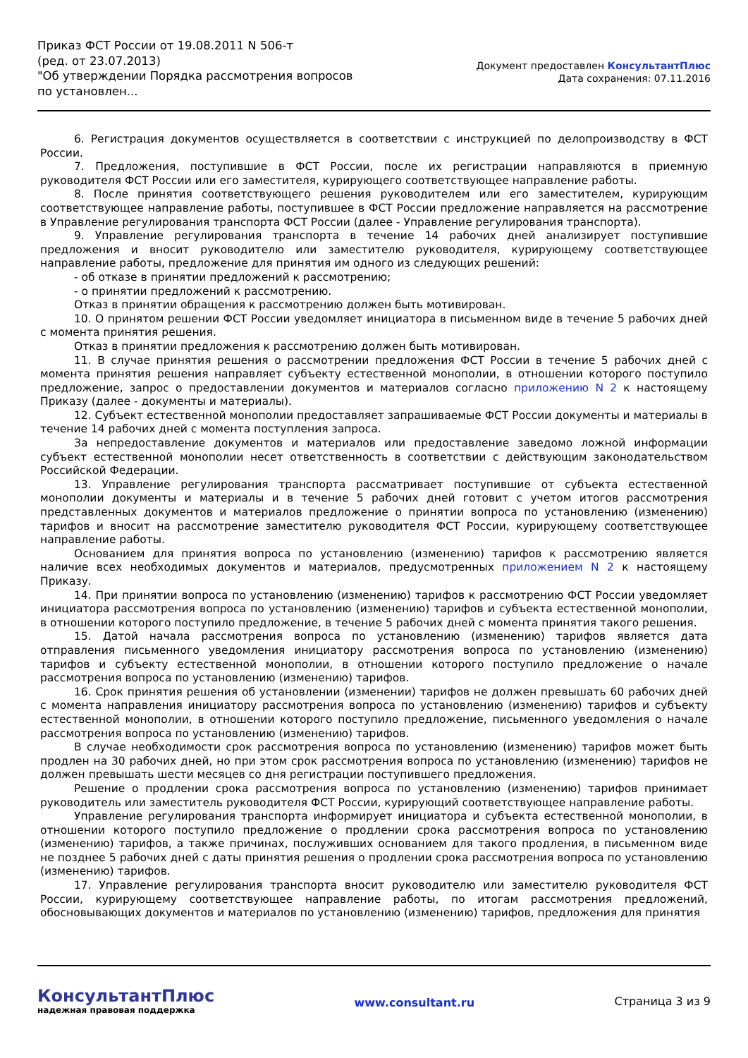Приказ ФСТ России от 19.08.2011 N 506-т
(ред. от 23.07.2013)
"Об утверждении Порядка рассмотрения вопросов по установлен...
Документ предоставлен КонсультантПлюс
Дата сохранения: 07.11.2016
6. Регистрация документов осуществляется в соответствии с инструкцией по делопроизводству в ФСТ России.
7. Предложения, поступившие в ФСТ России, после их регистрации направляются в приемную руководителя ФСТ России или его заместителя, курирующего соответствующее направление работы.
8. После принятия соответствующего решения руководителем или его заместителем, курирующим соответствующее направление работы, поступившее в ФСТ России предложение направляется на рассмотрение в Управление регулирования транспорта ФСТ России (далее - Управление регулирования транспорта).
9. Управление регулирования транспорта в течение 14 рабочих дней анализирует поступившие предложения и вносит руководителю или заместителю руководителя, курирующему соответствующее направление работы, предложение для принятия им одного из следующих решений:
- об отказе в принятии предложений к рассмотрению;
- о принятии предложений к рассмотрению.
Отказ в принятии обращения к рассмотрению должен быть мотивирован.
10. О принятом решении ФСТ России уведомляет инициатора в письменном виде в течение 5 рабочих дней с момента принятия решения.
Отказ в принятии предложения к рассмотрению должен быть мотивирован.
11. В случае принятия решения о рассмотрении предложения ФСТ России в течение 5 рабочих дней с момента принятия решения направляет субъекту естественной монополии, в отношении которого поступило предложение, запрос о предоставлении документов и материалов согласно приложению N 2 к настоящему Приказу (далее - документы и материалы).
12. Субъект естественной монополии предоставляет запрашиваемые ФСТ России документы и материалы в течение 14 рабочих дней с момента поступления запроса.
За непредоставление документов и материалов или предоставление заведомо ложной информации субъект естественной монополии несет ответственность в соответствии с действующим законодательством Российской Федерации.
13. Управление регулирования транспорта рассматривает поступившие от субъекта естественной монополии документы и материалы и в течение 5 рабочих дней готовит с учетом итогов рассмотрения представленных документов и материалов предложение о принятии вопроса по установлению (изменению) тарифов и вносит на рассмотрение заместителю руководителя ФСТ России, курирующему соответствующее направление работы.
Основанием для принятия вопроса по установлению (изменению) тарифов к рассмотрению является наличие всех необходимых документов и материалов, предусмотренных приложением N 2 к настоящему Приказу.
14. При принятии вопроса по установлению (изменению) тарифов к рассмотрению ФСТ России уведомляет инициатора рассмотрения вопроса по установлению (изменению) тарифов и субъекта естественной монополии, в отношении которого поступило предложение, в течение 5 рабочих дней с момента принятия такого решения.
15. Датой начала рассмотрения вопроса по установлению (изменению) тарифов является дата отправления письменного уведомления инициатору рассмотрения вопроса по установлению (изменению) тарифов и субъекту естественной монополии, в отношении которого поступило предложение о начале рассмотрения вопроса по установлению (изменению) тарифов.
16. Срок принятия решения об установлении (изменении) тарифов не должен превышать 60 рабочих дней с момента направления инициатору рассмотрения вопроса по установлению (изменению) тарифов и субъекту естественной монополии, в отношении которого поступило предложение, письменного уведомления о начале рассмотрения вопроса по установлению (изменению) тарифов.
В случае необходимости срок рассмотрения вопроса по установлению (изменению) тарифов может быть продлен на 30 рабочих дней, но при этом срок рассмотрения вопроса по установлению (изменению) тарифов не должен превышать шести месяцев со дня регистрации поступившего предложения.
Решение о продлении срока рассмотрения вопроса по установлению (изменению) тарифов принимает руководитель или заместитель руководителя ФСТ России, курирующий соответствующее направление работы.
Управление регулирования транспорта информирует инициатора и субъекта естественной монополии, в отношении которого поступило предложение о продлении срока рассмотрения вопроса по установлению (изменению) тарифов, а также причинах, послуживших основанием для такого продления, в письменном виде не позднее 5 рабочих дней с даты принятия решения о продлении срока рассмотрения вопроса по установлению (изменению) тарифов.
17. Управление регулирования транспорта вносит руководителю или заместителю руководителя ФСТ России, курирующему соответствующее направление работы, по итогам рассмотрения предложений, обосновывающих документов и материалов по установлению (изменению) тарифов, предложения для принятия
КонсультантПлюс
надежная правовая поддержка
www.consultant.ru Страница 3 из 9